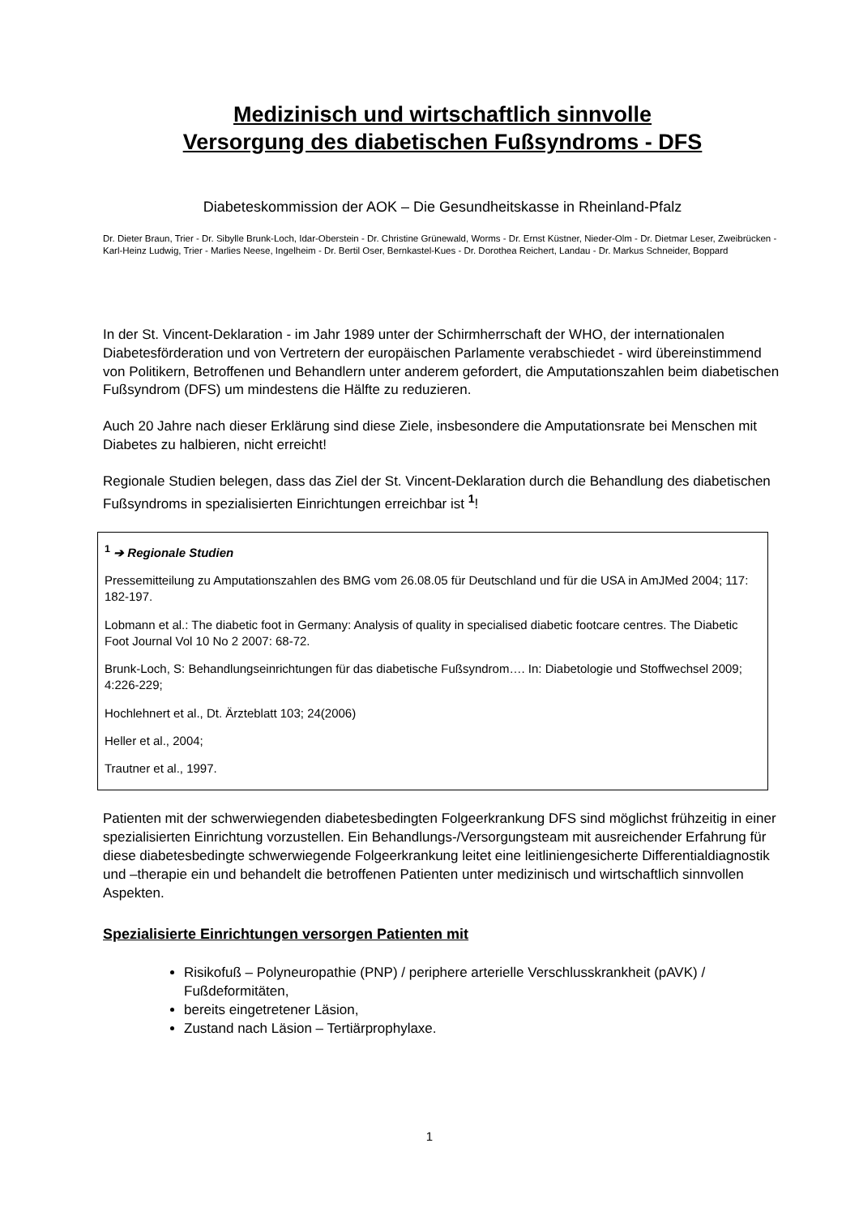Medizinisch und wirtschaftlich sinnvolle
Versorgung des diabetischen Fußsyndroms - DFS
Diabeteskommission der AOK – Die Gesundheitskasse in Rheinland-Pfalz
Dr. Dieter Braun, Trier - Dr. Sibylle Brunk-Loch, Idar-Oberstein - Dr. Christine Grünewald, Worms - Dr. Ernst Küstner, Nieder-Olm - Dr. Dietmar Leser, Zweibrücken - Karl-Heinz Ludwig, Trier - Marlies Neese, Ingelheim - Dr. Bertil Oser, Bernkastel-Kues - Dr. Dorothea Reichert, Landau - Dr. Markus Schneider, Boppard
In der St. Vincent-Deklaration - im Jahr 1989 unter der Schirmherrschaft der WHO, der internationalen Diabetesförderation und von Vertretern der europäischen Parlamente verabschiedet - wird übereinstimmend von Politikern, Betroffenen und Behandlern unter anderem gefordert, die Amputationszahlen beim diabetischen Fußsyndrom (DFS) um mindestens die Hälfte zu reduzieren.
Auch 20 Jahre nach dieser Erklärung sind diese Ziele, insbesondere die Amputationsrate bei Menschen mit Diabetes zu halbieren, nicht erreicht!
Regionale Studien belegen, dass das Ziel der St. Vincent-Deklaration durch die Behandlung des diabetischen Fußsyndroms in spezialisierten Einrichtungen erreichbar ist <sup>1</sup>!
<sup>1</sup> ➔ Regionale Studien
Pressemitteilung zu Amputationszahlen des BMG vom 26.08.05 für Deutschland und für die USA in AmJMed 2004; 117: 182-197.
Lobmann et al.: The diabetic foot in Germany: Analysis of quality in specialised diabetic footcare centres. The Diabetic Foot Journal Vol 10 No 2 2007: 68-72.
Brunk-Loch, S: Behandlungseinrichtungen für das diabetische Fußsyndrom…. In: Diabetologie und Stoffwechsel 2009; 4:226-229;
Hochlehnert et al., Dt. Ärzteblatt 103; 24(2006)
Heller et al., 2004;
Trautner et al., 1997.
Patienten mit der schwerwiegenden diabetesbedingten Folgeerkrankung DFS sind möglichst frühzeitig in einer spezialisierten Einrichtung vorzustellen. Ein Behandlungs-/Versorgungsteam mit ausreichender Erfahrung für diese diabetesbedingte schwerwiegende Folgeerkrankung leitet eine leitliniengesicherte Differentialdiagnostik und –therapie ein und behandelt die betroffenen Patienten unter medizinisch und wirtschaftlich sinnvollen Aspekten.
Spezialisierte Einrichtungen versorgen Patienten mit
Risikofuß – Polyneuropathie (PNP) / periphere arterielle Verschlusskrankheit (pAVK) / Fußdeformitäten,
bereits eingetretener Läsion,
Zustand nach Läsion – Tertiärprophylaxe.
1